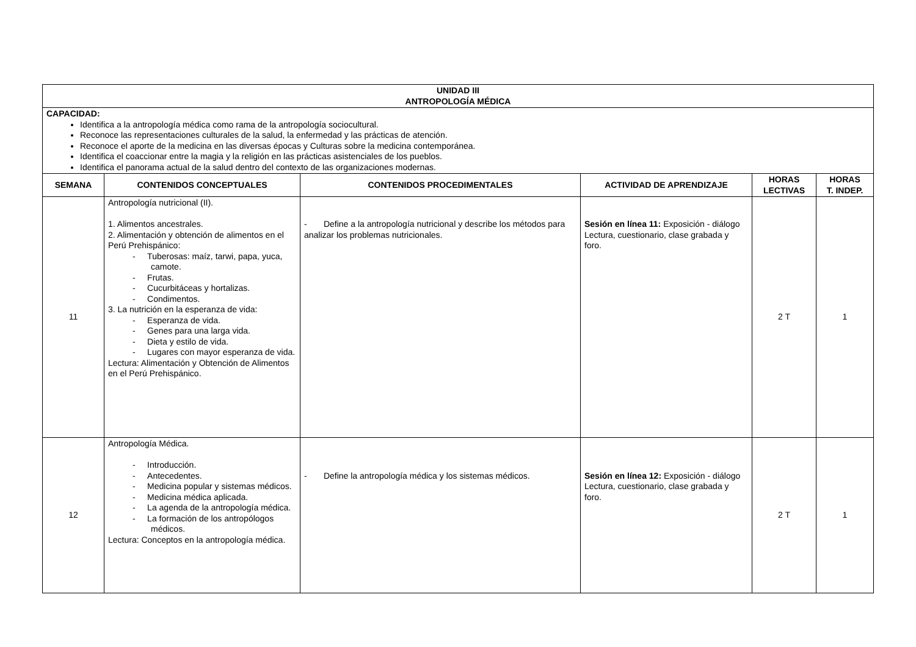| UNIDAD III ANTROPOLOGÍA MÉDICA | | | | | |
| --- | --- | --- | --- | --- | --- |
| CAPACIDAD: Identifica a la antropología médica como rama de la antropología sociocultural. Reconoce las representaciones culturales de la salud, la enfermedad y las prácticas de atención. Reconoce el aporte de la medicina en las diversas épocas y Culturas sobre la medicina contemporánea. Identifica el coaccionar entre la magia y la religión en las prácticas asistenciales de los pueblos. Identifica el panorama actual de la salud dentro del contexto de las organizaciones modernas. | | | | | |
| SEMANA | CONTENIDOS CONCEPTUALES | CONTENIDOS PROCEDIMENTALES | ACTIVIDAD DE APRENDIZAJE | HORAS LECTIVAS | HORAS T. INDEP. |
| 11 | Antropología nutricional (II). 1. Alimentos ancestrales. 2. Alimentación y obtención de alimentos en el Perú Prehispánico: - Tuberosas: maíz, tarwi, papa, yuca, camote. - Frutas. - Cucurbitáceas y hortalizas. - Condimentos. 3. La nutrición en la esperanza de vida: - Esperanza de vida. - Genes para una larga vida. - Dieta y estilo de vida. - Lugares con mayor esperanza de vida. Lectura: Alimentación y Obtención de Alimentos en el Perú Prehispánico. | - Define a la antropología nutricional y describe los métodos para analizar los problemas nutricionales. | Sesión en línea 11: Exposición - diálogo Lectura, cuestionario, clase grabada y foro. | 2 T | 1 |
| 12 | Antropología Médica. - Introducción. - Antecedentes. - Medicina popular y sistemas médicos. - Medicina médica aplicada. - La agenda de la antropología médica. - La formación de los antropólogos médicos. Lectura: Conceptos en la antropología médica. | - Define la antropología médica y los sistemas médicos. | Sesión en línea 12: Exposición - diálogo Lectura, cuestionario, clase grabada y foro. | 2 T | 1 |